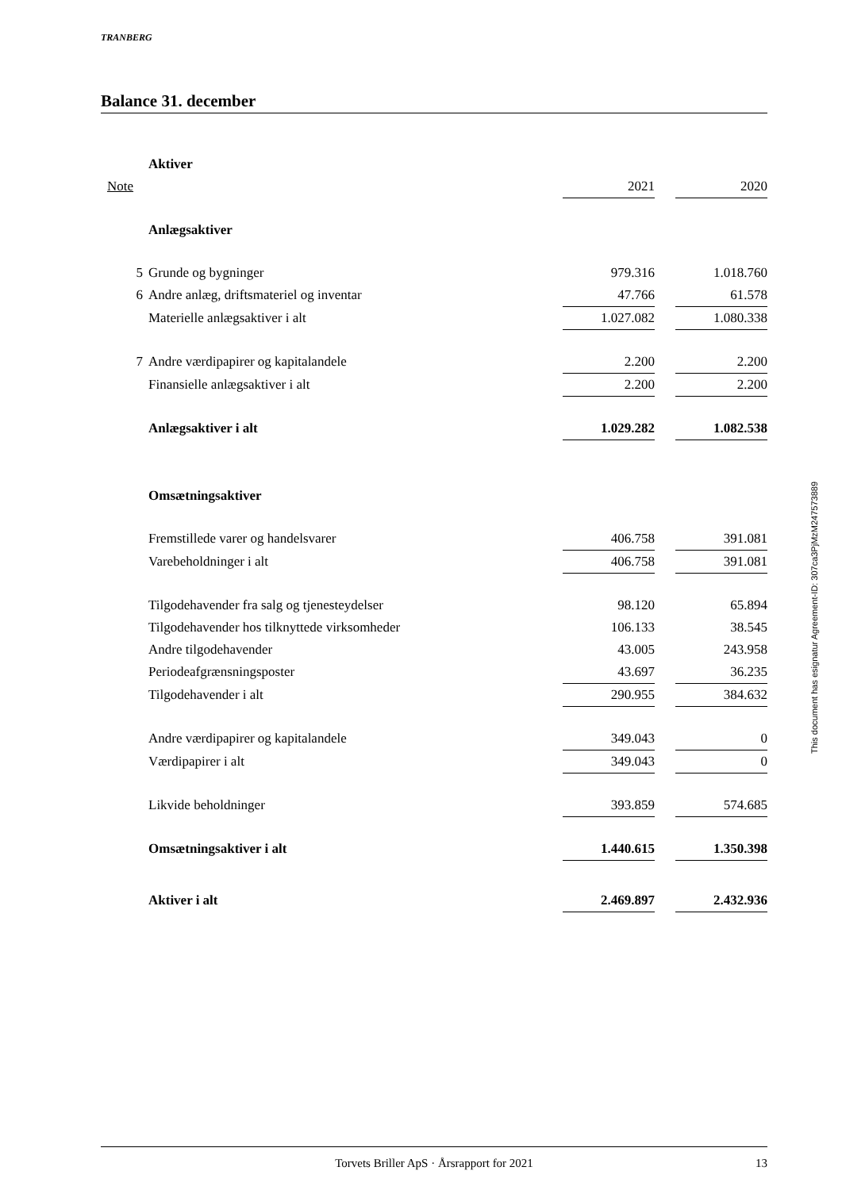TRANBERG
Balance 31. december
| | Aktiver | | | |
| Note | | 2021 | | 2020 |
| | Anlægsaktiver | | | |
| 5 | Grunde og bygninger | 979.316 | | 1.018.760 |
| 6 | Andre anlæg, driftsmateriel og inventar | 47.766 | | 61.578 |
| | Materielle anlægsaktiver i alt | 1.027.082 | | 1.080.338 |
| 7 | Andre værdipapirer og kapitalandele | 2.200 | | 2.200 |
| | Finansielle anlægsaktiver i alt | 2.200 | | 2.200 |
| | Anlægsaktiver i alt | 1.029.282 | | 1.082.538 |
| | Omsætningsaktiver | | | |
| | Fremstillede varer og handelsvarer | 406.758 | | 391.081 |
| | Varebeholdninger i alt | 406.758 | | 391.081 |
| | Tilgodehavender fra salg og tjenesteydelser | 98.120 | | 65.894 |
| | Tilgodehavender hos tilknyttede virksomheder | 106.133 | | 38.545 |
| | Andre tilgodehavender | 43.005 | | 243.958 |
| | Periodeafgrænsningsposter | 43.697 | | 36.235 |
| | Tilgodehavender i alt | 290.955 | | 384.632 |
| | Andre værdipapirer og kapitalandele | 349.043 | | 0 |
| | Værdipapirer i alt | 349.043 | | 0 |
| | Likvide beholdninger | 393.859 | | 574.685 |
| | Omsætningsaktiver i alt | 1.440.615 | | 1.350.398 |
| | Aktiver i alt | 2.469.897 | | 2.432.936 |
Torvets Briller ApS · Årsrapport for 2021 13
This document has esignatur Agreement-ID: 307ca3PjMzM247573889